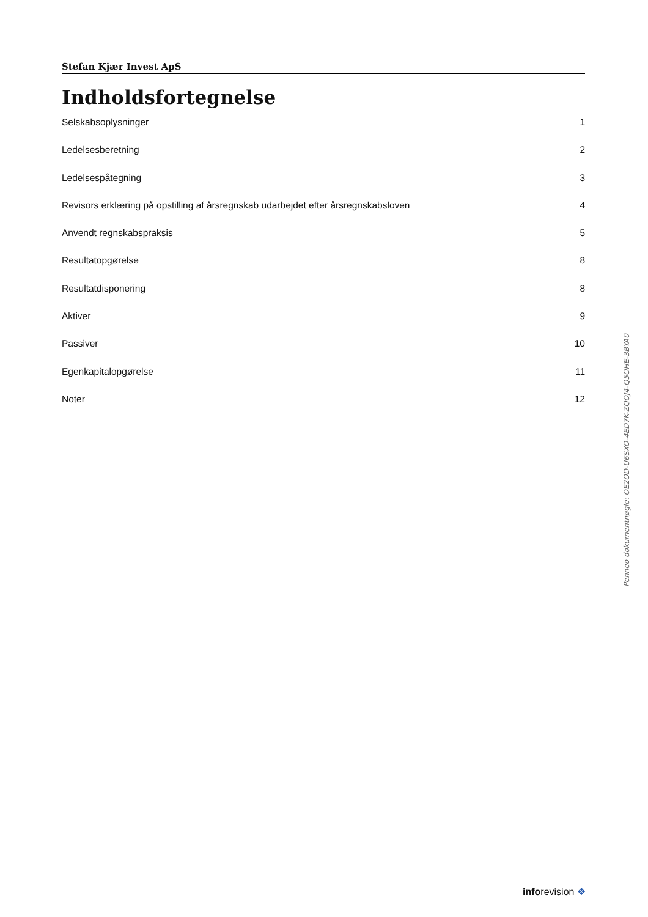Stefan Kjær Invest ApS
Indholdsfortegnelse
Selskabsoplysninger 1
Ledelsesberetning 2
Ledelsespåtegning 3
Revisors erklæring på opstilling af årsregnskab udarbejdet efter årsregnskabsloven 4
Anvendt regnskabspraksis 5
Resultatopgørelse 8
Resultatdisponering 8
Aktiver 9
Passiver 10
Egenkapitalopgørelse 11
Noter 12
Penneo dokumentnøgle: OE2OD-U6SXO-4ED7K-ZQOJ4-Q5OHE-3BYA0
inforevision ❖